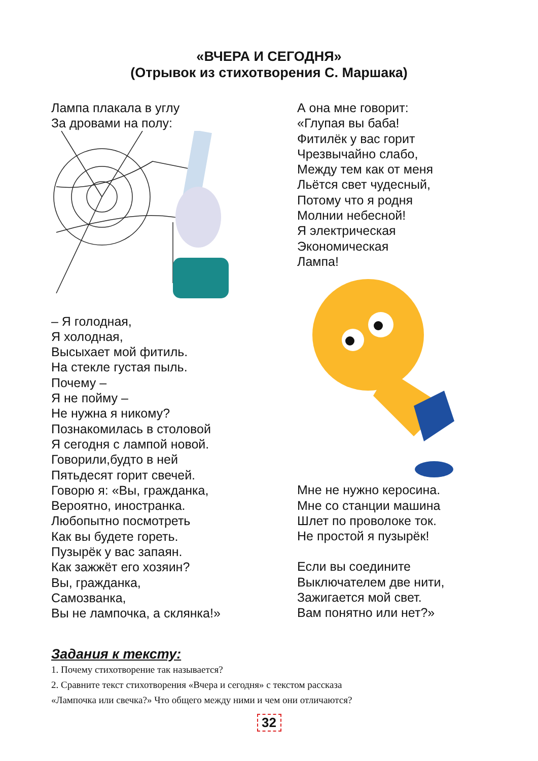«ВЧЕРА И СЕГОДНЯ»
(Отрывок из стихотворения С. Маршака)
Лампа плакала в углу
За дровами на полу:
– Я голодная,
Я холодная,
Высыхает мой фитиль.
На стекле густая пыль.
Почему –
Я не пойму –
Не нужна я никому?
Познакомилась в столовой
Я сегодня с лампой новой.
Говорили,будто в ней
Пятьдесят горит свечей.
Говорю я: «Вы, гражданка,
Вероятно, иностранка.
Любопытно посмотреть
Как вы будете гореть.
Пузырёк у вас запаян.
Как зажжёт его хозяин?
Вы, гражданка,
Самозванка,
Вы не лампочка, а склянка!»
А она мне говорит:
«Глупая вы баба!
Фитилёк у вас горит
Чрезвычайно слабо,
Между тем как от меня
Льётся свет чудесный,
Потому что я родня
Молнии небесной!
Я электрическая
Экономическая
Лампа!
Мне не нужно керосина.
Мне со станции машина
Шлет по проволоке ток.
Не простой я пузырёк!
Если вы соедините
Выключателем две нити,
Зажигается мой свет.
Вам понятно или нет?»
Задания к тексту:
1. Почему стихотворение так называется?
2. Сравните текст стихотворения «Вчера и сегодня» с текстом рассказа
«Лампочка или свечка?» Что общего между ними и чем они отличаются?
32